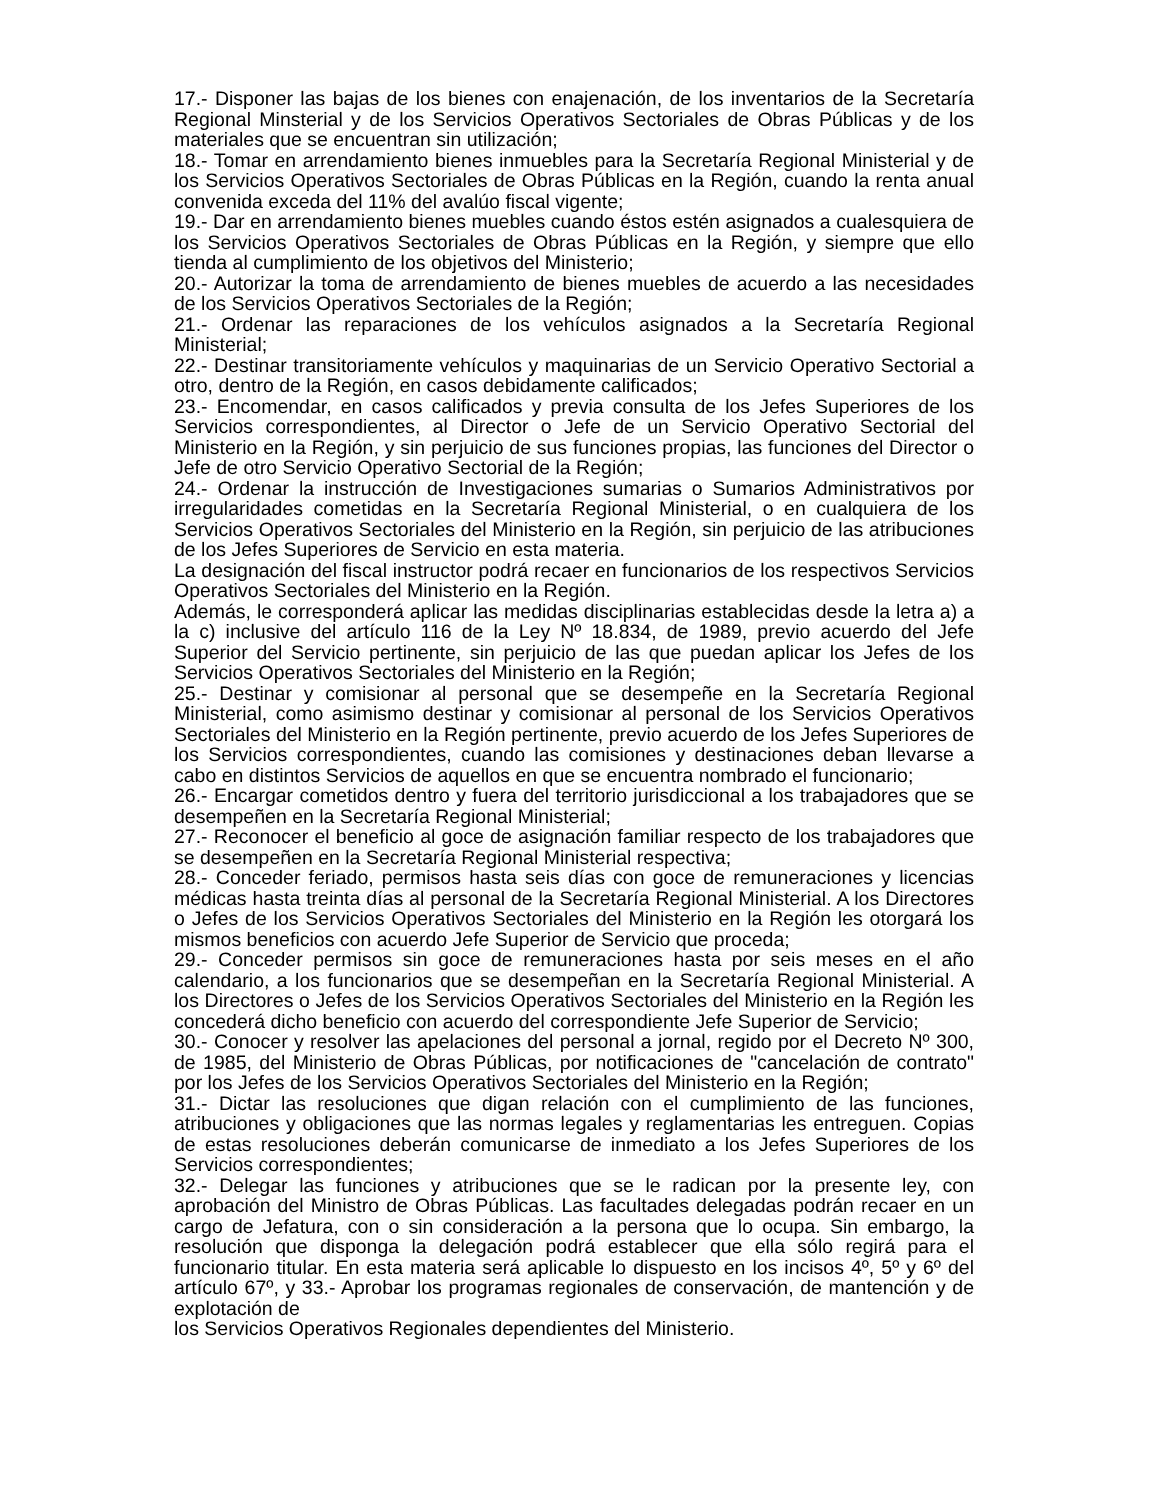17.- Disponer las bajas de los bienes con enajenación, de los inventarios de la Secretaría Regional Minsterial y de los Servicios Operativos Sectoriales de Obras Públicas y de los materiales que se encuentran sin utilización;
18.- Tomar en arrendamiento bienes inmuebles para la Secretaría Regional Ministerial y de los Servicios Operativos Sectoriales de Obras Públicas en la Región, cuando la renta anual convenida exceda del 11% del avalúo fiscal vigente;
19.- Dar en arrendamiento bienes muebles cuando éstos estén asignados a cualesquiera de los Servicios Operativos Sectoriales de Obras Públicas en la Región, y siempre que ello tienda al cumplimiento de los objetivos del Ministerio;
20.- Autorizar la toma de arrendamiento de bienes muebles de acuerdo a las necesidades de los Servicios Operativos Sectoriales de la Región;
21.- Ordenar las reparaciones de los vehículos asignados a la Secretaría Regional Ministerial;
22.- Destinar transitoriamente vehículos y maquinarias de un Servicio Operativo Sectorial a otro, dentro de la Región, en casos debidamente calificados;
23.- Encomendar, en casos calificados y previa consulta de los Jefes Superiores de los Servicios correspondientes, al Director o Jefe de un Servicio Operativo Sectorial del Ministerio en la Región, y sin perjuicio de sus funciones propias, las funciones del Director o Jefe de otro Servicio Operativo Sectorial de la Región;
24.- Ordenar la instrucción de Investigaciones sumarias o Sumarios Administrativos por irregularidades cometidas en la Secretaría Regional Ministerial, o en cualquiera de los Servicios Operativos Sectoriales del Ministerio en la Región, sin perjuicio de las atribuciones de los Jefes Superiores de Servicio en esta materia.
La designación del fiscal instructor podrá recaer en funcionarios de los respectivos Servicios Operativos Sectoriales del Ministerio en la Región.
Además, le corresponderá aplicar las medidas disciplinarias establecidas desde la letra a) a la c) inclusive del artículo 116 de la Ley Nº 18.834, de 1989, previo acuerdo del Jefe Superior del Servicio pertinente, sin perjuicio de las que puedan aplicar los Jefes de los Servicios Operativos Sectoriales del Ministerio en la Región;
25.- Destinar y comisionar al personal que se desempeñe en la Secretaría Regional Ministerial, como asimismo destinar y comisionar al personal de los Servicios Operativos Sectoriales del Ministerio en la Región pertinente, previo acuerdo de los Jefes Superiores de los Servicios correspondientes, cuando las comisiones y destinaciones deban llevarse a cabo en distintos Servicios de aquellos en que se encuentra nombrado el funcionario;
26.- Encargar cometidos dentro y fuera del territorio jurisdiccional a los trabajadores que se desempeñen en la Secretaría Regional Ministerial;
27.- Reconocer el beneficio al goce de asignación familiar respecto de los trabajadores que se desempeñen en la Secretaría Regional Ministerial respectiva;
28.- Conceder feriado, permisos hasta seis días con goce de remuneraciones y licencias médicas hasta treinta días al personal de la Secretaría Regional Ministerial. A los Directores o Jefes de los Servicios Operativos Sectoriales del Ministerio en la Región les otorgará los mismos beneficios con acuerdo Jefe Superior de Servicio que proceda;
29.- Conceder permisos sin goce de remuneraciones hasta por seis meses en el año calendario, a los funcionarios que se desempeñan en la Secretaría Regional Ministerial. A los Directores o Jefes de los Servicios Operativos Sectoriales del Ministerio en la Región les concederá dicho beneficio con acuerdo del correspondiente Jefe Superior de Servicio;
30.- Conocer y resolver las apelaciones del personal a jornal, regido por el Decreto Nº 300, de 1985, del Ministerio de Obras Públicas, por notificaciones de "cancelación de contrato" por los Jefes de los Servicios Operativos Sectoriales del Ministerio en la Región;
31.- Dictar las resoluciones que digan relación con el cumplimiento de las funciones, atribuciones y obligaciones que las normas legales y reglamentarias les entreguen. Copias de estas resoluciones deberán comunicarse de inmediato a los Jefes Superiores de los Servicios correspondientes;
32.- Delegar las funciones y atribuciones que se le radican por la presente ley, con aprobación del Ministro de Obras Públicas. Las facultades delegadas podrán recaer en un cargo de Jefatura, con o sin consideración a la persona que lo ocupa. Sin embargo, la resolución que disponga la delegación podrá establecer que ella sólo regirá para el funcionario titular. En esta materia será aplicable lo dispuesto en los incisos 4º, 5º y 6º del artículo 67º, y 33.- Aprobar los programas regionales de conservación, de mantención y de explotación de
los Servicios Operativos Regionales dependientes del Ministerio.